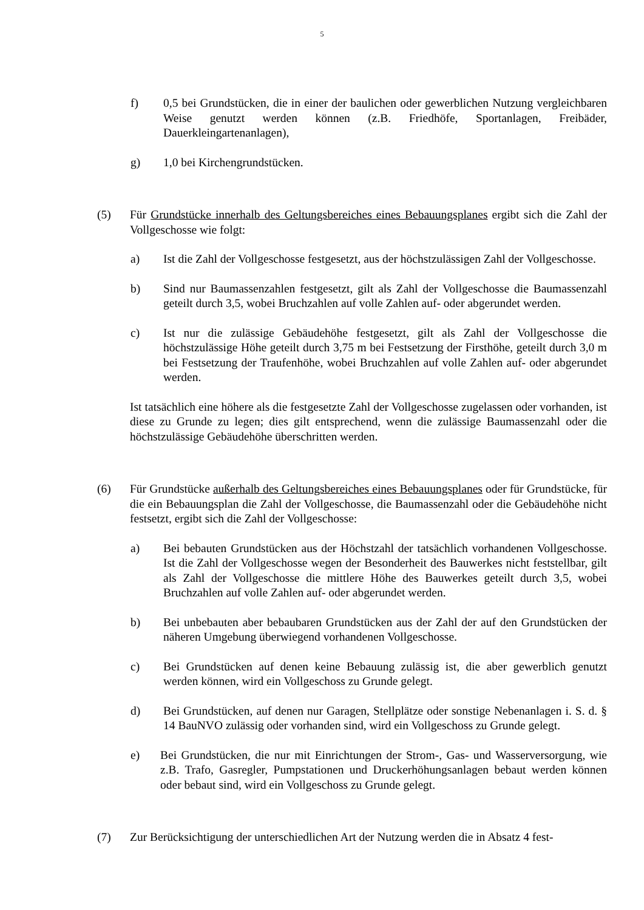5
f) 0,5 bei Grundstücken, die in einer der baulichen oder gewerblichen Nutzung vergleichbaren Weise genutzt werden können (z.B. Friedhöfe, Sportanlagen, Freibäder, Dauerkleingartenanlagen),
g) 1,0 bei Kirchengrundstücken.
(5) Für Grundstücke innerhalb des Geltungsbereiches eines Bebauungsplanes ergibt sich die Zahl der Vollgeschosse wie folgt:
a) Ist die Zahl der Vollgeschosse festgesetzt, aus der höchstzulässigen Zahl der Vollgeschosse.
b) Sind nur Baumassenzahlen festgesetzt, gilt als Zahl der Vollgeschosse die Baumassenzahl geteilt durch 3,5, wobei Bruchzahlen auf volle Zahlen auf- oder abgerundet werden.
c) Ist nur die zulässige Gebäudehöhe festgesetzt, gilt als Zahl der Vollgeschosse die höchstzulässige Höhe geteilt durch 3,75 m bei Festsetzung der Firsthöhe, geteilt durch 3,0 m bei Festsetzung der Traufenhöhe, wobei Bruchzahlen auf volle Zahlen auf- oder abgerundet werden.
Ist tatsächlich eine höhere als die festgesetzte Zahl der Vollgeschosse zugelassen oder vorhanden, ist diese zu Grunde zu legen; dies gilt entsprechend, wenn die zulässige Baumassenzahl oder die höchstzulässige Gebäudehöhe überschritten werden.
(6) Für Grundstücke außerhalb des Geltungsbereiches eines Bebauungsplanes oder für Grundstücke, für die ein Bebauungsplan die Zahl der Vollgeschosse, die Baumassenzahl oder die Gebäudehöhe nicht festsetzt, ergibt sich die Zahl der Vollgeschosse:
a) Bei bebauten Grundstücken aus der Höchstzahl der tatsächlich vorhandenen Vollgeschosse. Ist die Zahl der Vollgeschosse wegen der Besonderheit des Bauwerkes nicht feststellbar, gilt als Zahl der Vollgeschosse die mittlere Höhe des Bauwerkes geteilt durch 3,5, wobei Bruchzahlen auf volle Zahlen auf- oder abgerundet werden.
b) Bei unbebauten aber bebaubaren Grundstücken aus der Zahl der auf den Grundstücken der näheren Umgebung überwiegend vorhandenen Vollgeschosse.
c) Bei Grundstücken auf denen keine Bebauung zulässig ist, die aber gewerblich genutzt werden können, wird ein Vollgeschoss zu Grunde gelegt.
d) Bei Grundstücken, auf denen nur Garagen, Stellplätze oder sonstige Nebenanlagen i. S. d. § 14 BauNVO zulässig oder vorhanden sind, wird ein Vollgeschoss zu Grunde gelegt.
e) Bei Grundstücken, die nur mit Einrichtungen der Strom-, Gas- und Wasserversorgung, wie z.B. Trafo, Gasregler, Pumpstationen und Druckerhöhungsanlagen bebaut werden können oder bebaut sind, wird ein Vollgeschoss zu Grunde gelegt.
(7) Zur Berücksichtigung der unterschiedlichen Art der Nutzung werden die in Absatz 4 fest-